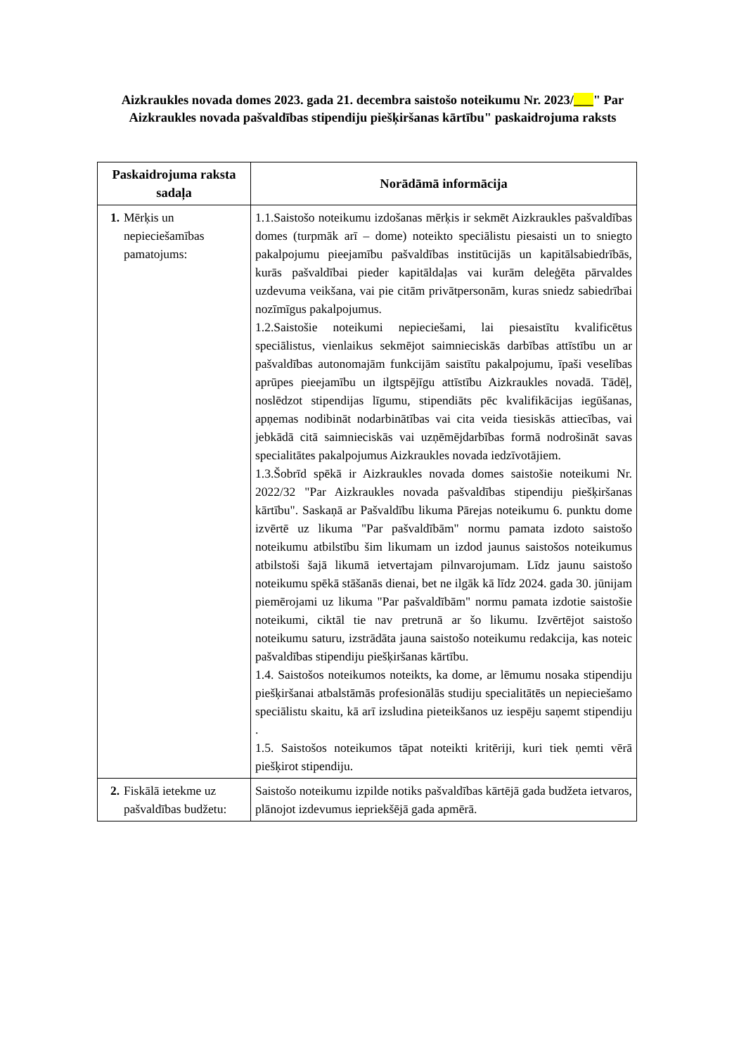Aizkraukles novada domes 2023. gada 21. decembra saistošo noteikumu Nr. 2023/___" Par Aizkraukles novada pašvaldības stipendiju piešķiršanas kārtību" paskaidrojuma raksts
| Paskaidrojuma raksta sadaļa | Norādāmā informācija |
| --- | --- |
| 1. Mērķis un nepieciešamības pamatojums: | 1.1.Saistošo noteikumu izdošanas mērķis ir sekmēt Aizkraukles pašvaldības domes (turpmāk arī – dome) noteikto speciālistu piesaisti un to sniegto pakalpojumu pieejamību pašvaldības institūcijās un kapitālsabiedrībās, kurās pašvaldībai pieder kapitāldaļas vai kurām deleģēta pārvaldes uzdevuma veikšana, vai pie citām privātpersonām, kuras sniedz sabiedrībai nozīmīgus pakalpojumus. 1.2.Saistošie noteikumi nepieciešami, lai piesaistītu kvalificētus speciālistus, vienlaikus sekmējot saimnieciskās darbības attīstību un ar pašvaldības autonomajām funkcijām saistītu pakalpojumu, īpaši veselības aprūpes pieejamību un ilgtspējīgu attīstību Aizkraukles novadā. Tādēļ, noslēdzot stipendijas līgumu, stipendiāts pēc kvalifikācijas iegūšanas, apņemas nodibināt nodarbinātības vai cita veida tiesiskās attiecības, vai jebkādā citā saimnieciskās vai uzņēmējdarbības formā nodrošināt savas specialitātes pakalpojumus Aizkraukles novada iedzīvotājiem. 1.3.Šobrīd spēkā ir Aizkraukles novada domes saistošie noteikumi Nr. 2022/32 "Par Aizkraukles novada pašvaldības stipendiju piešķiršanas kārtību". Saskaņā ar Pašvaldību likuma Pārejas noteikumu 6. punktu dome izvērtē uz likuma "Par pašvaldībām" normu pamata izdoto saistošo noteikumu atbilstību šim likumam un izdod jaunus saistošos noteikumus atbilstoši šajā likumā ietvertajam pilnvarojumam. Līdz jaunu saistošo noteikumu spēkā stāšanās dienai, bet ne ilgāk kā līdz 2024. gada 30. jūnijam piemērojami uz likuma "Par pašvaldībām" normu pamata izdotie saistošie noteikumi, ciktāl tie nav pretrunā ar šo likumu. Izvērtējot saistošo noteikumu saturu, izstrādāta jauna saistošo noteikumu redakcija, kas noteic pašvaldības stipendiju piešķiršanas kārtību. 1.4. Saistošos noteikumos noteikts, ka dome, ar lēmumu nosaka stipendiju piešķiršanai atbalstāmās profesionālās studiju specialitātēs un nepieciešamo speciālistu skaitu, kā arī izsludina pieteikšanos uz iespēju saņemt stipendiju . 1.5. Saistošos noteikumos tāpat noteikti kritēriji, kuri tiek ņemti vērā piešķirot stipendiju. |
| 2. Fiskālā ietekme uz pašvaldības budžetu: | Saistošo noteikumu izpilde notiks pašvaldības kārtējā gada budžeta ietvaros, plānojot izdevumus iepriekšējā gada apmērā. |